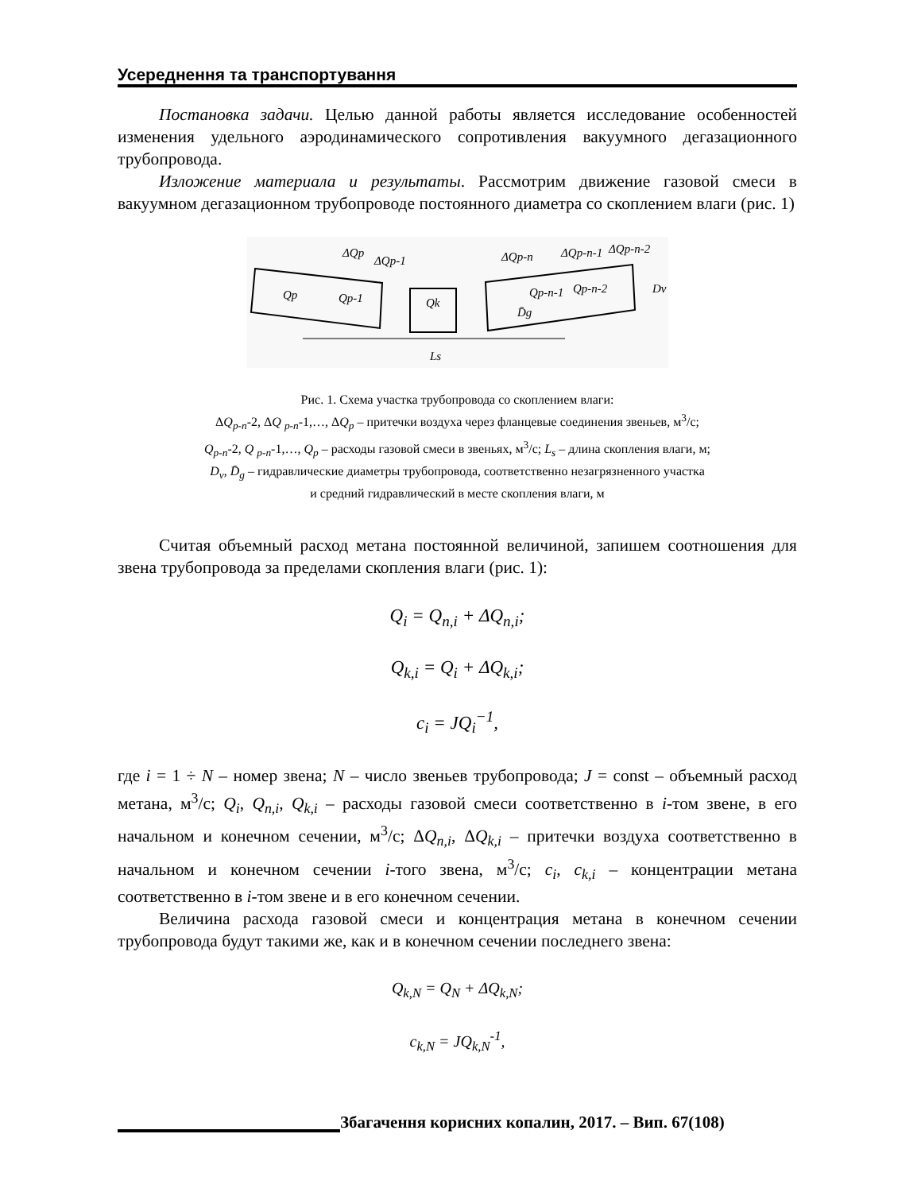Усереднення та транспортування
Постановка задачи. Целью данной работы является исследование особенностей изменения удельного аэродинамического сопротивления вакуумного дегазационного трубопровода.
Изложение материала и результаты. Рассмотрим движение газовой смеси в вакуумном дегазационном трубопроводе постоянного диаметра со скоплением влаги (рис. 1)
ΔQp
ΔQp-1
Qp
Qp-1
Qk
ΔQp-n
ΔQp-n-1
ΔQp-n-2
Qp-n-1
Qp-n-2
D̄g
Dv
Ls
Рис. 1. Схема участка трубопровода со скоплением влаги:
ΔQ<sub>p-n</sub>-2, ΔQ <sub>p-n</sub>-1,…, ΔQ<sub>p</sub> – притечки воздуха через фланцевые соединения звеньев, м<sup>3</sup>/с;
Q<sub>p-n</sub>-2, Q <sub>p-n</sub>-1,…, Q<sub>p</sub> – расходы газовой смеси в звеньях, м<sup>3</sup>/с; L<sub>s</sub> – длина скопления влаги, м;
D<sub>v</sub>, D̄<sub>g</sub> – гидравлические диаметры трубопровода, соответственно незагрязненного участка
и средний гидравлический в месте скопления влаги, м
Считая объемный расход метана постоянной величиной, запишем соотношения для звена трубопровода за пределами скопления влаги (рис. 1):
Q<sub>i</sub> = Q<sub>n,i</sub> + ΔQ<sub>n,i</sub>;
Q<sub>k,i</sub> = Q<sub>i</sub> + ΔQ<sub>k,i</sub>;
c<sub>i</sub> = JQ<sub>i</sub><sup>−1</sup>,
где i = 1 ÷ N – номер звена; N – число звеньев трубопровода; J = const – объемный расход метана, м<sup>3</sup>/с; Q<sub>i</sub>, Q<sub>n,i</sub>, Q<sub>k,i</sub> – расходы газовой смеси соответственно в i-том звене, в его начальном и конечном сечении, м<sup>3</sup>/с; ΔQ<sub>n,i</sub>, ΔQ<sub>k,i</sub> – притечки воздуха соответственно в начальном и конечном сечении i-того звена, м<sup>3</sup>/с; c<sub>i</sub>, c<sub>k,i</sub> – концентрации метана соответственно в i-том звене и в его конечном сечении.
Величина расхода газовой смеси и концентрация метана в конечном сечении трубопровода будут такими же, как и в конечном сечении последнего звена:
Q<sub>k,N</sub> = Q<sub>N</sub> + ΔQ<sub>k,N</sub>;
c<sub>k,N</sub> = JQ<sub>k,N</sub><sup>-1</sup>,
Збагачення корисних копалин, 2017. – Вип. 67(108)